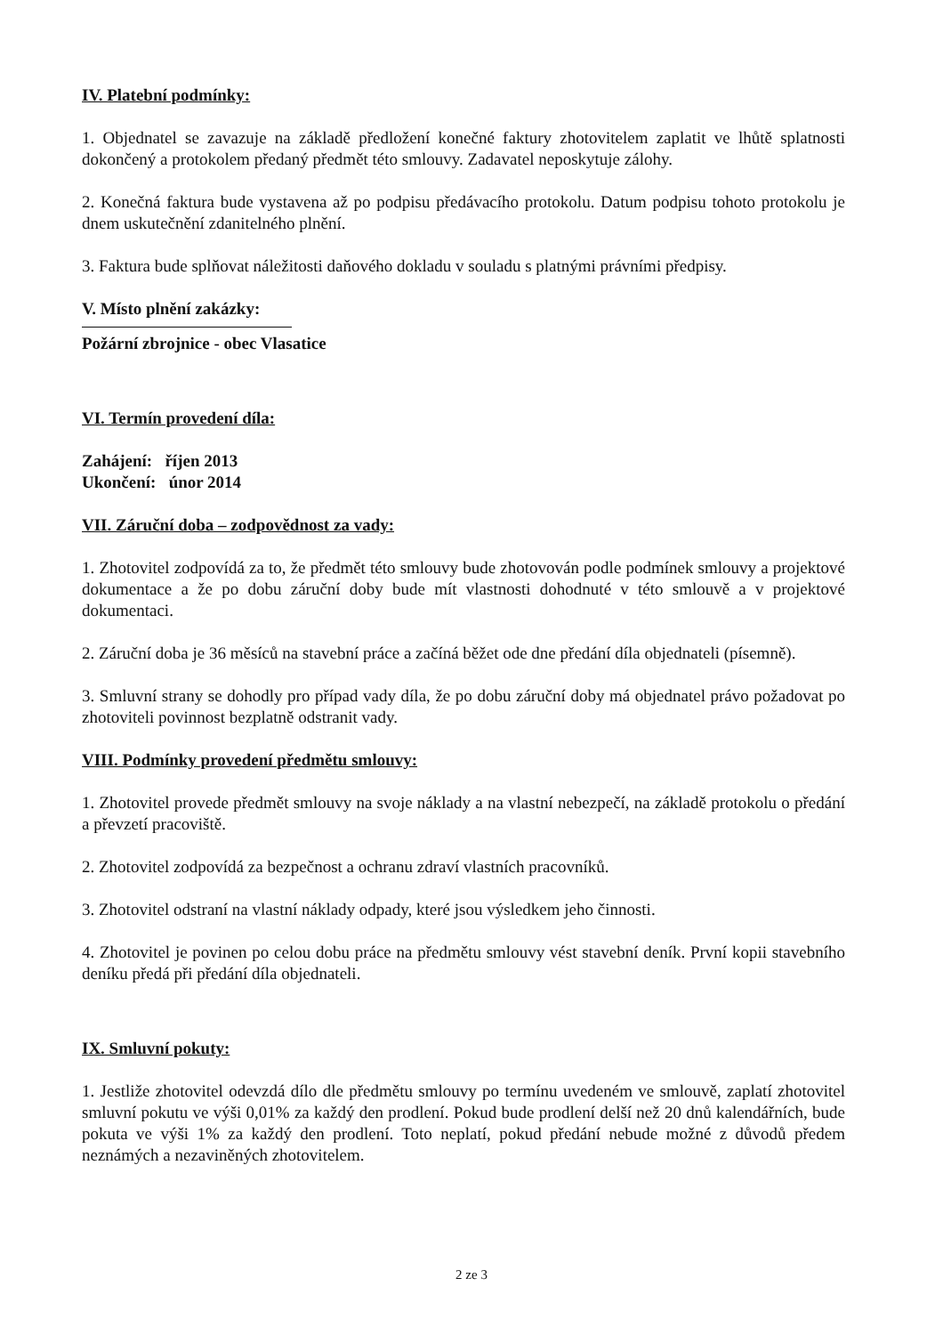IV. Platební podmínky:
1. Objednatel se zavazuje na základě předložení konečné faktury zhotovitelem zaplatit ve lhůtě splatnosti dokončený a protokolem předaný předmět této smlouvy. Zadavatel neposkytuje zálohy.
2. Konečná faktura bude vystavena až po podpisu předávacího protokolu. Datum podpisu tohoto protokolu je dnem uskutečnění zdanitelného plnění.
3. Faktura bude splňovat náležitosti daňového dokladu v souladu s platnými právními předpisy.
V. Místo plnění zakázky:
Požární zbrojnice - obec Vlasatice
VI. Termín provedení díla:
Zahájení: říjen 2013
Ukončení: únor 2014
VII. Záruční doba – zodpovědnost za vady:
1. Zhotovitel zodpovídá za to, že předmět této smlouvy bude zhotovován podle podmínek smlouvy a projektové dokumentace a že po dobu záruční doby bude mít vlastnosti dohodnuté v této smlouvě a v projektové dokumentaci.
2. Záruční doba je 36 měsíců na stavební práce a začíná běžet ode dne předání díla objednateli (písemně).
3. Smluvní strany se dohodly pro případ vady díla, že po dobu záruční doby má objednatel právo požadovat po zhotoviteli povinnost bezplatně odstranit vady.
VIII. Podmínky provedení předmětu smlouvy:
1. Zhotovitel provede předmět smlouvy na svoje náklady a na vlastní nebezpečí, na základě protokolu o předání a převzetí pracoviště.
2. Zhotovitel zodpovídá za bezpečnost a ochranu zdraví vlastních pracovníků.
3. Zhotovitel odstraní na vlastní náklady odpady, které jsou výsledkem jeho činnosti.
4. Zhotovitel je povinen po celou dobu práce na předmětu smlouvy vést stavební deník. První kopii stavebního deníku předá při předání díla objednateli.
IX. Smluvní pokuty:
1. Jestliže zhotovitel odevzdá dílo dle předmětu smlouvy po termínu uvedeném ve smlouvě, zaplatí zhotovitel smluvní pokutu ve výši 0,01% za každý den prodlení. Pokud bude prodlení delší než 20 dnů kalendářních, bude pokuta ve výši 1% za každý den prodlení. Toto neplatí, pokud předání nebude možné z důvodů předem neznámých a nezaviněných zhotovitelem.
2 ze 3